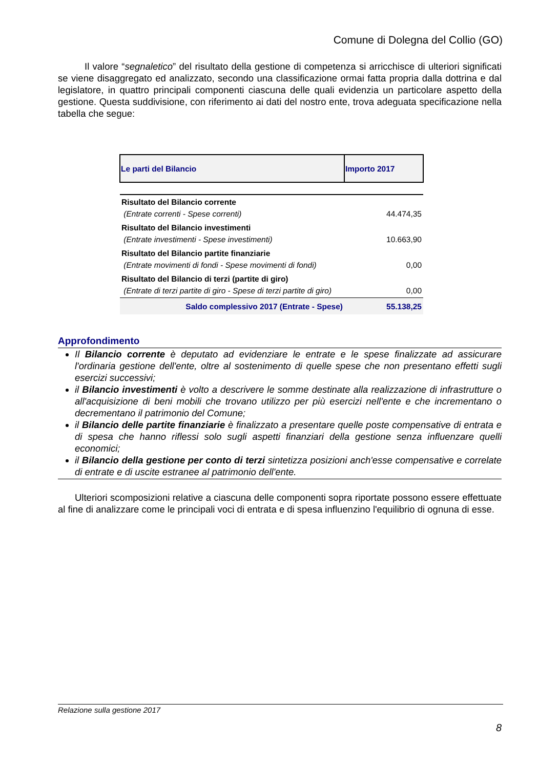Comune di Dolegna del Collio (GO)
Il valore “segnaletico” del risultato della gestione di competenza si arricchisce di ulteriori significati se viene disaggregato ed analizzato, secondo una classificazione ormai fatta propria dalla dottrina e dal legislatore, in quattro principali componenti ciascuna delle quali evidenzia un particolare aspetto della gestione. Questa suddivisione, con riferimento ai dati del nostro ente, trova adeguata specificazione nella tabella che segue:
| Le parti del Bilancio | Importo 2017 |
| --- | --- |
| Risultato del Bilancio corrente (Entrate correnti - Spese correnti) | 44.474,35 |
| Risultato del Bilancio investimenti (Entrate investimenti - Spese investimenti) | 10.663,90 |
| Risultato del Bilancio partite finanziarie (Entrate movimenti di fondi - Spese movimenti di fondi) | 0,00 |
| Risultato del Bilancio di terzi (partite di giro) (Entrate di terzi partite di giro - Spese di terzi partite di giro) | 0,00 |
| Saldo complessivo 2017 (Entrate - Spese) | 55.138,25 |
Approfondimento
Il Bilancio corrente è deputato ad evidenziare le entrate e le spese finalizzate ad assicurare l'ordinaria gestione dell'ente, oltre al sostenimento di quelle spese che non presentano effetti sugli esercizi successivi;
il Bilancio investimenti è volto a descrivere le somme destinate alla realizzazione di infrastrutture o all'acquisizione di beni mobili che trovano utilizzo per più esercizi nell'ente e che incrementano o decrementano il patrimonio del Comune;
il Bilancio delle partite finanziarie è finalizzato a presentare quelle poste compensative di entrata e di spesa che hanno riflessi solo sugli aspetti finanziari della gestione senza influenzare quelli economici;
il Bilancio della gestione per conto di terzi sintetizza posizioni anch'esse compensative e correlate di entrate e di uscite estranee al patrimonio dell'ente.
Ulteriori scomposizioni relative a ciascuna delle componenti sopra riportate possono essere effettuate al fine di analizzare come le principali voci di entrata e di spesa influenzino l'equilibrio di ognuna di esse.
Relazione sulla gestione 2017
8